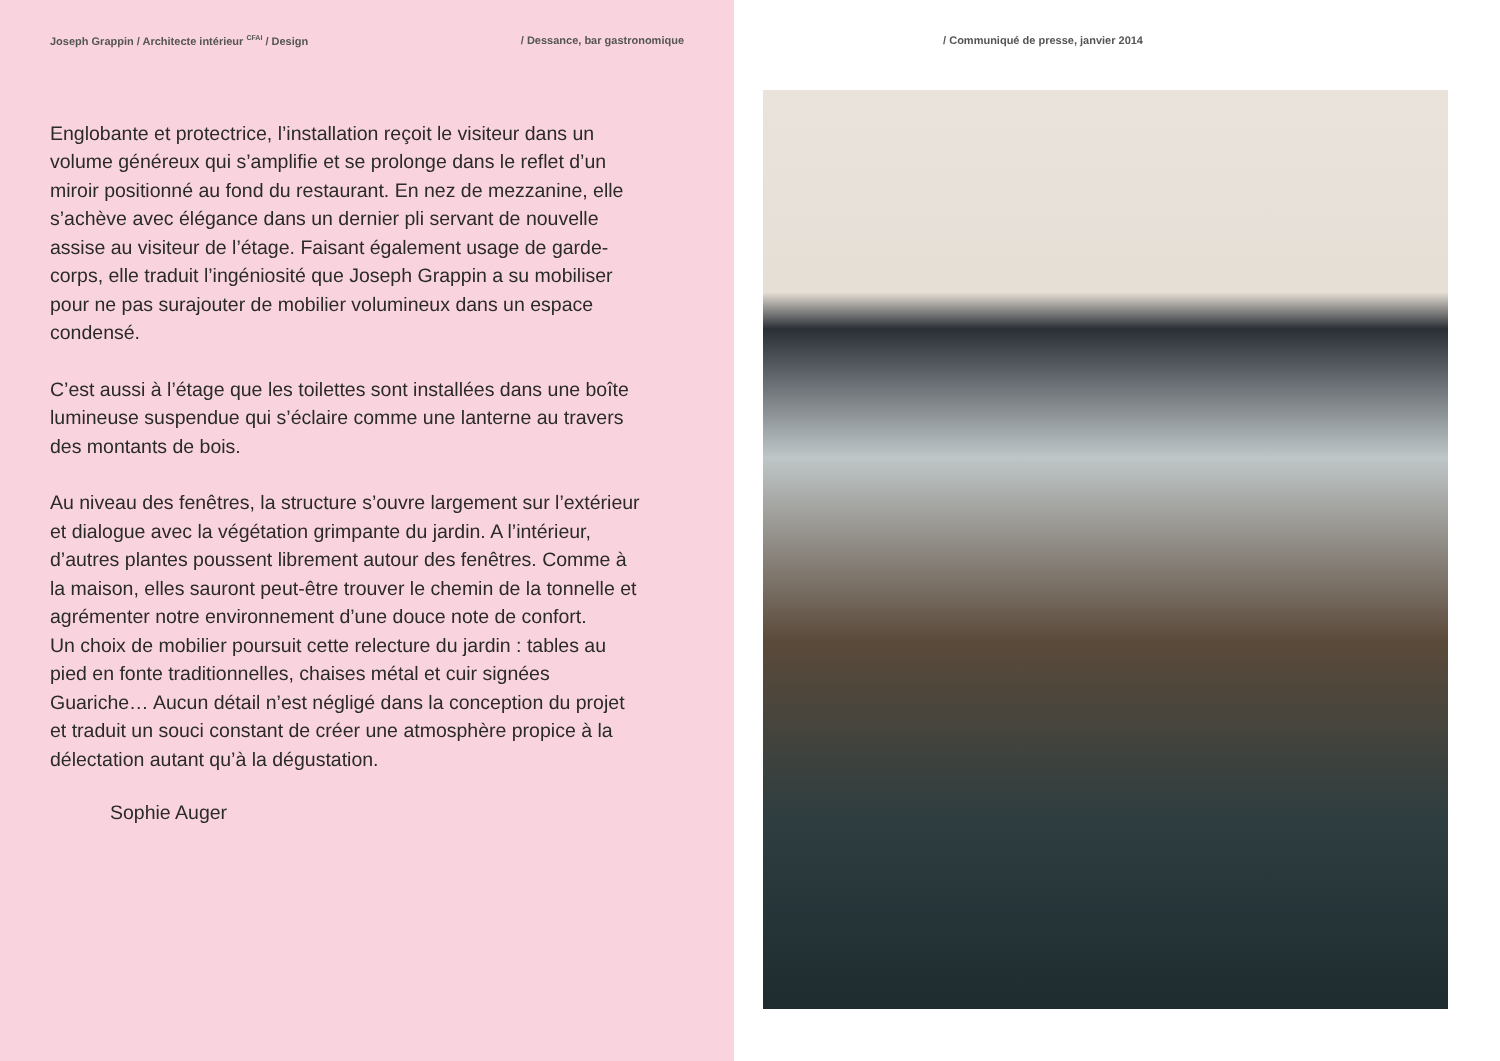Joseph Grappin / Architecte intérieur <sup>CFAI</sup> / Design / Dessance, bar gastronomique
Englobante et protectrice, l’installation reçoit le visiteur dans un volume généreux qui s’amplifie et se prolonge dans le reflet d’un miroir positionné au fond du restaurant. En nez de mezzanine, elle s’achève avec élégance dans un dernier pli servant de nouvelle assise au visiteur de l’étage. Faisant également usage de garde-corps, elle traduit l’ingéniosité que Joseph Grappin a su mobiliser pour ne pas surajouter de mobilier volumineux dans un espace condensé.
C’est aussi à l’étage que les toilettes sont installées dans une boîte lumineuse suspendue qui s’éclaire comme une lanterne au travers des montants de bois.
Au niveau des fenêtres, la structure s’ouvre largement sur l’extérieur et dialogue avec la végétation grimpante du jardin. A l’intérieur, d’autres plantes poussent librement autour des fenêtres. Comme à la maison, elles sauront peut-être trouver le chemin de la tonnelle et agrémenter notre environnement d’une douce note de confort.
Un choix de mobilier poursuit cette relecture du jardin : tables au pied en fonte traditionnelles, chaises métal et cuir signées Guariche… Aucun détail n’est négligé dans la conception du projet et traduit un souci constant de créer une atmosphère propice à la délectation autant qu’à la dégustation.
Sophie Auger
/ Communiqué de presse, janvier 2014